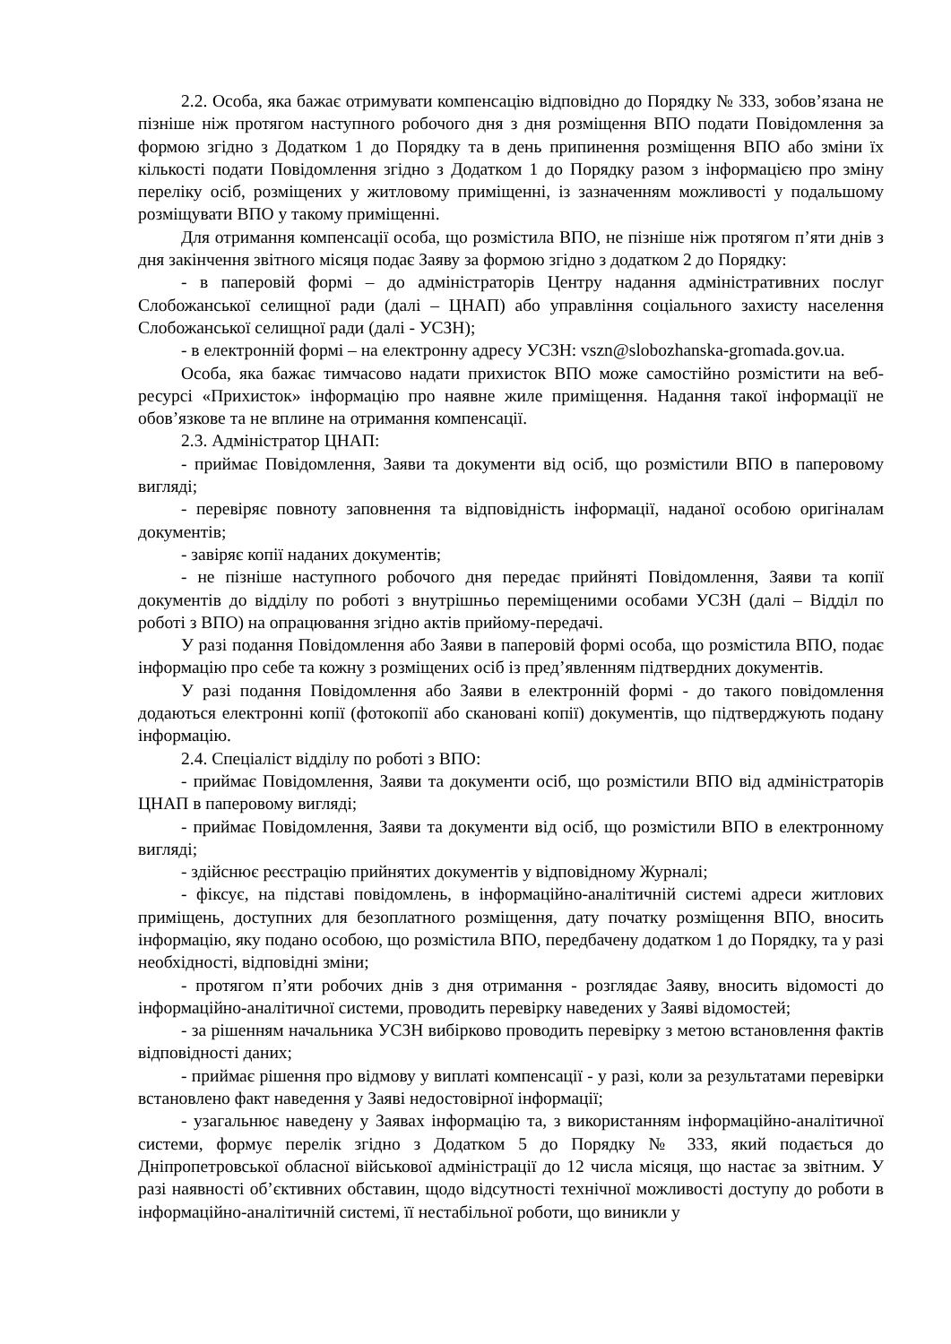2.2. Особа, яка бажає отримувати компенсацію відповідно до Порядку № 333, зобов’язана не пізніше ніж протягом наступного робочого дня з дня розміщення ВПО подати Повідомлення за формою згідно з Додатком 1 до Порядку та в день припинення розміщення ВПО або зміни їх кількості подати Повідомлення згідно з Додатком 1 до Порядку разом з інформацією про зміну переліку осіб, розміщених у житловому приміщенні, із зазначенням можливості у подальшому розміщувати ВПО у такому приміщенні.
Для отримання компенсації особа, що розмістила ВПО, не пізніше ніж протягом п’яти днів з дня закінчення звітного місяця подає Заяву за формою згідно з додатком 2 до Порядку:
- в паперовій формі – до адміністраторів Центру надання адміністративних послуг Слобожанської селищної ради (далі – ЦНАП) або управління соціального захисту населення Слобожанської селищної ради (далі - УСЗН);
- в електронній формі – на електронну адресу УСЗН: vszn@slobozhanska-gromada.gov.ua.
Особа, яка бажає тимчасово надати прихисток ВПО може самостійно розмістити на веб-ресурсі «Прихисток» інформацію про наявне жиле приміщення. Надання такої інформації не обов’язкове та не вплине на отримання компенсації.
2.3. Адміністратор ЦНАП:
- приймає Повідомлення, Заяви та документи від осіб, що розмістили ВПО в паперовому вигляді;
- перевіряє повноту заповнення та відповідність інформації, наданої особою оригіналам документів;
- завіряє копії наданих документів;
- не пізніше наступного робочого дня передає прийняті Повідомлення, Заяви та копії документів до відділу по роботі з внутрішньо переміщеними особами УСЗН (далі – Відділ по роботі з ВПО) на опрацювання згідно актів прийому-передачі.
У разі подання Повідомлення або Заяви в паперовій формі особа, що розмістила ВПО, подає інформацію про себе та кожну з розміщених осіб із пред’явленням підтвердних документів.
У разі подання Повідомлення або Заяви в електронній формі - до такого повідомлення додаються електронні копії (фотокопії або скановані копії) документів, що підтверджують подану інформацію.
2.4. Спеціаліст відділу по роботі з ВПО:
- приймає Повідомлення, Заяви та документи осіб, що розмістили ВПО від адміністраторів ЦНАП в паперовому вигляді;
- приймає Повідомлення, Заяви та документи від осіб, що розмістили ВПО в електронному вигляді;
- здійснює реєстрацію прийнятих документів у відповідному Журналі;
- фіксує, на підставі повідомлень, в інформаційно-аналітичній системі адреси житлових приміщень, доступних для безоплатного розміщення, дату початку розміщення ВПО, вносить інформацію, яку подано особою, що розмістила ВПО, передбачену додатком 1 до Порядку, та у разі необхідності, відповідні зміни;
- протягом п’яти робочих днів з дня отримання - розглядає Заяву, вносить відомості до інформаційно-аналітичної системи, проводить перевірку наведених у Заяві відомостей;
- за рішенням начальника УСЗН вибірково проводить перевірку з метою встановлення фактів відповідності даних;
- приймає рішення про відмову у виплаті компенсації - у разі, коли за результатами перевірки встановлено факт наведення у Заяві недостовірної інформації;
- узагальнює наведену у Заявах інформацію та, з використанням інформаційно-аналітичної системи, формує перелік згідно з Додатком 5 до Порядку № 333, який подається до Дніпропетровської обласної військової адміністрації до 12 числа місяця, що настає за звітним. У разі наявності об’єктивних обставин, щодо відсутності технічної можливості доступу до роботи в інформаційно-аналітичній системі, її нестабільної роботи, що виникли у